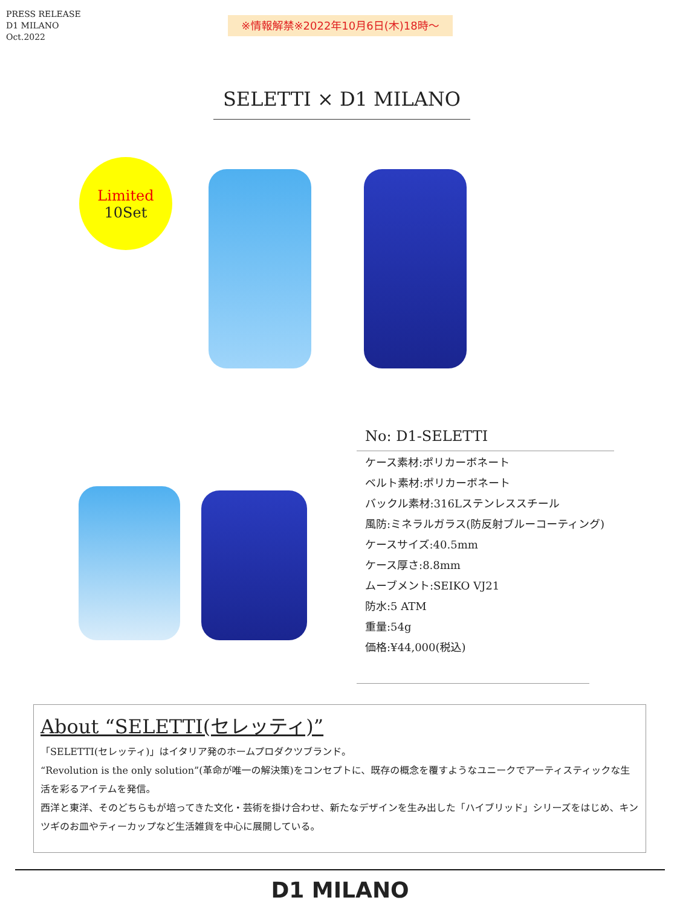PRESS RELEASE
D1 MILANO
Oct.2022
※情報解禁※2022年10月6日(木)18時〜
SELETTI × D1 MILANO
Limited
10Set
No: D1-SELETTI
ケース素材:ポリカーボネート
ベルト素材:ポリカーボネート
バックル素材:316Lステンレススチール
風防:ミネラルガラス(防反射ブルーコーティング)
ケースサイズ:40.5mm
ケース厚さ:8.8mm
ムーブメント:SEIKO VJ21
防水:5 ATM
重量:54g
価格:¥44,000(税込)
About “SELETTI(セレッティ)”
「SELETTI(セレッティ)」はイタリア発のホームプロダクツブランド。
“Revolution is the only solution”(革命が唯一の解決策)をコンセプトに、既存の概念を覆すようなユニークでアーティスティックな生活を彩るアイテムを発信。
西洋と東洋、そのどちらもが培ってきた文化・芸術を掛け合わせ、新たなデザインを生み出した「ハイブリッド」シリーズをはじめ、キンツギのお皿やティーカップなど生活雑貨を中心に展開している。
D1 MILANO